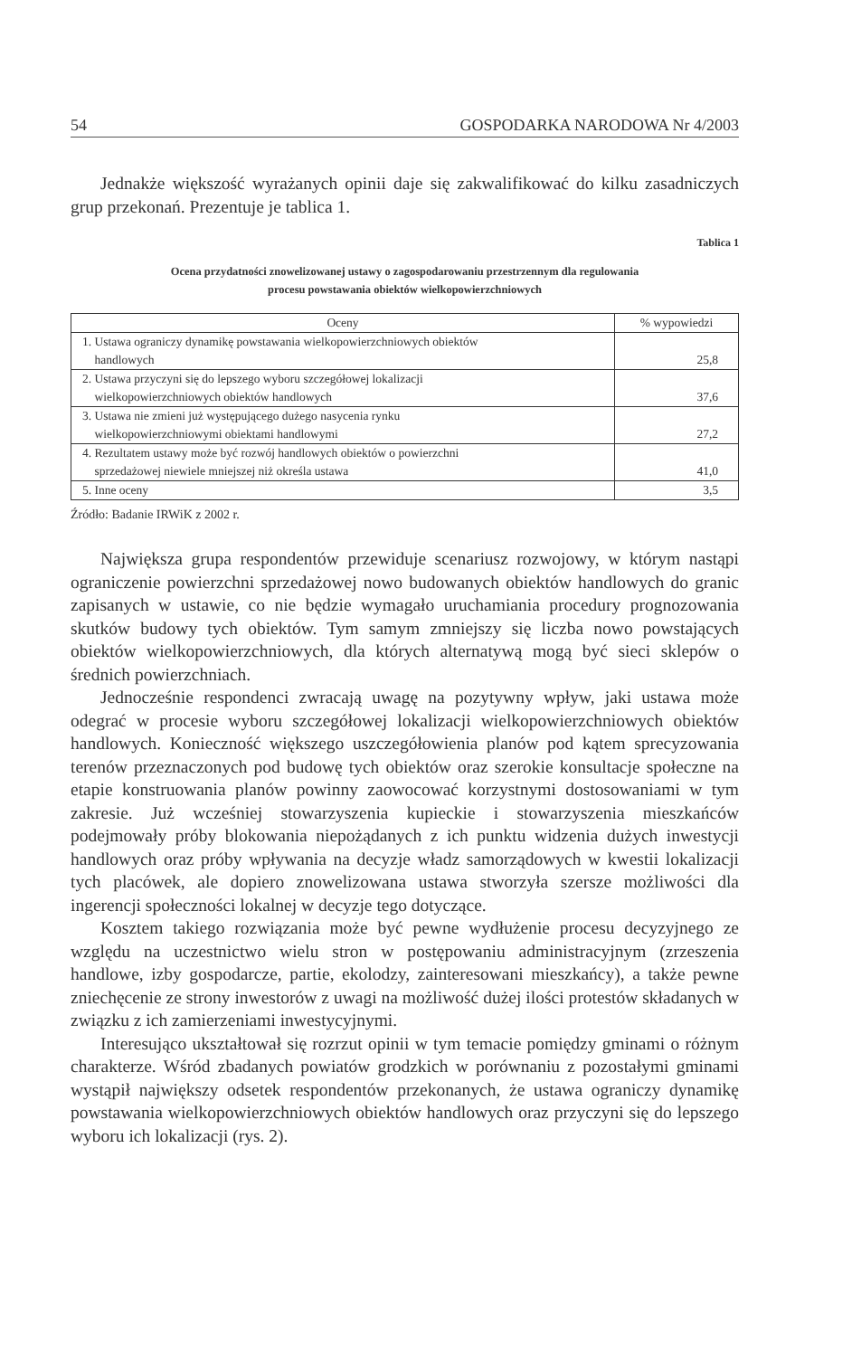54 GOSPODARKA NARODOWA Nr 4/2003
Jednakże większość wyrażanych opinii daje się zakwalifikować do kilku zasadniczych grup przekonań. Prezentuje je tablica 1.
Tablica 1
Ocena przydatności znowelizowanej ustawy o zagospodarowaniu przestrzennym dla regulowania
procesu powstawania obiektów wielkopowierzchniowych
| Oceny | % wypowiedzi |
| --- | --- |
| 1. Ustawa ograniczy dynamikę powstawania wielkopowierzchniowych obiektów handlowych | 25,8 |
| 2. Ustawa przyczyni się do lepszego wyboru szczegółowej lokalizacji wielkopowierzchniowych obiektów handlowych | 37,6 |
| 3. Ustawa nie zmieni już występującego dużego nasycenia rynku wielkopowierzchniowymi obiektami handlowymi | 27,2 |
| 4. Rezultatem ustawy może być rozwój handlowych obiektów o powierzchni sprzedażowej niewiele mniejszej niż określa ustawa | 41,0 |
| 5. Inne oceny | 3,5 |
Źródło: Badanie IRWiK z 2002 r.
Największa grupa respondentów przewiduje scenariusz rozwojowy, w którym nastąpi ograniczenie powierzchni sprzedażowej nowo budowanych obiektów handlowych do granic zapisanych w ustawie, co nie będzie wymagało uruchamiania procedury prognozowania skutków budowy tych obiektów. Tym samym zmniejszy się liczba nowo powstających obiektów wielkopowierzchniowych, dla których alternatywą mogą być sieci sklepów o średnich powierzchniach.
Jednocześnie respondenci zwracają uwagę na pozytywny wpływ, jaki ustawa może odegrać w procesie wyboru szczegółowej lokalizacji wielkopowierzchniowych obiektów handlowych. Konieczność większego uszczegółowienia planów pod kątem sprecyzowania terenów przeznaczonych pod budowę tych obiektów oraz szerokie konsultacje społeczne na etapie konstruowania planów powinny zaowocować korzystnymi dostosowaniami w tym zakresie. Już wcześniej stowarzyszenia kupieckie i stowarzyszenia mieszkańców podejmowały próby blokowania niepożądanych z ich punktu widzenia dużych inwestycji handlowych oraz próby wpływania na decyzje władz samorządowych w kwestii lokalizacji tych placówek, ale dopiero znowelizowana ustawa stworzyła szersze możliwości dla ingerencji społeczności lokalnej w decyzje tego dotyczące.
Kosztem takiego rozwiązania może być pewne wydłużenie procesu decyzyjnego ze względu na uczestnictwo wielu stron w postępowaniu administracyjnym (zrzeszenia handlowe, izby gospodarcze, partie, ekolodzy, zainteresowani mieszkańcy), a także pewne zniechęcenie ze strony inwestorów z uwagi na możliwość dużej ilości protestów składanych w związku z ich zamierzeniami inwestycyjnymi.
Interesująco ukształtował się rozrzut opinii w tym temacie pomiędzy gminami o różnym charakterze. Wśród zbadanych powiatów grodzkich w porównaniu z pozostałymi gminami wystąpił największy odsetek respondentów przekonanych, że ustawa ograniczy dynamikę powstawania wielkopowierzchniowych obiektów handlowych oraz przyczyni się do lepszego wyboru ich lokalizacji (rys. 2).